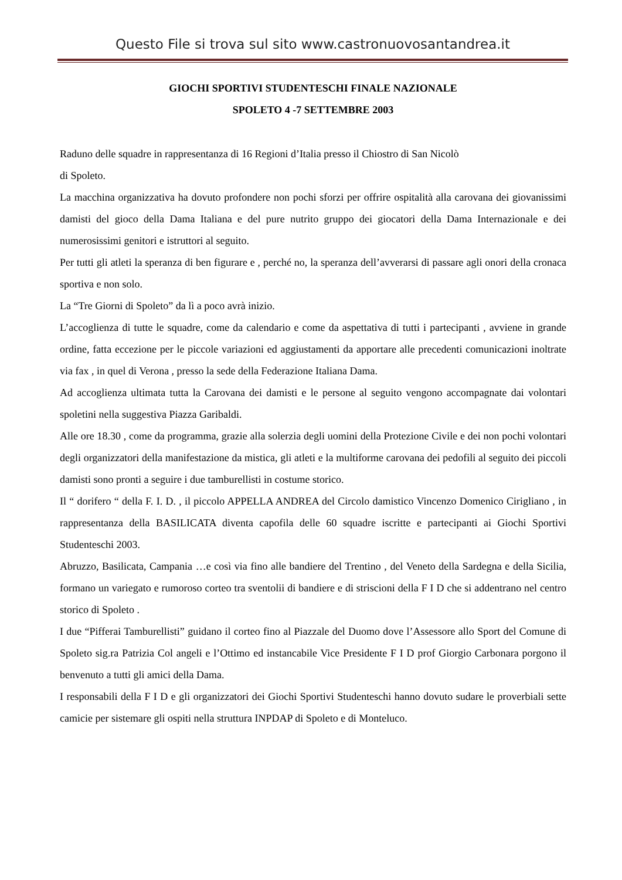Questo File si trova sul sito www.castronuovosantandrea.it
GIOCHI SPORTIVI STUDENTESCHI FINALE NAZIONALE
SPOLETO 4 -7 SETTEMBRE 2003
Raduno delle squadre in rappresentanza di 16 Regioni d’Italia presso il Chiostro di San Nicolò
di Spoleto.
La macchina organizzativa ha dovuto profondere non pochi sforzi per offrire ospitalità alla carovana dei giovanissimi damisti del gioco della Dama Italiana e del pure nutrito gruppo dei giocatori della Dama Internazionale e dei numerosissimi genitori e istruttori al seguito.
Per tutti gli atleti la speranza di ben figurare e , perché no, la speranza dell’avverarsi di passare agli onori della cronaca sportiva e non solo.
La “Tre Giorni di Spoleto” da lì a poco avrà inizio.
L’accoglienza di tutte le squadre, come da calendario e come da aspettativa di tutti i partecipanti , avviene in grande ordine, fatta eccezione per le piccole variazioni ed aggiustamenti da apportare alle precedenti comunicazioni inoltrate via fax , in quel di Verona , presso la sede della Federazione Italiana Dama.
Ad accoglienza ultimata tutta la Carovana dei damisti e le persone al seguito vengono accompagnate dai volontari spoletini nella suggestiva Piazza Garibaldi.
Alle ore 18.30 , come da programma, grazie alla solerzia degli uomini della Protezione Civile e dei non pochi volontari degli organizzatori della manifestazione da mistica, gli atleti e la multiforme carovana dei pedofili al seguito dei piccoli damisti sono pronti a seguire i due tamburellisti in costume storico.
Il “ dorifero “ della F. I. D. , il piccolo APPELLA ANDREA del Circolo damistico Vincenzo Domenico Cirigliano , in rappresentanza della BASILICATA diventa capofila delle 60 squadre iscritte e partecipanti ai Giochi Sportivi Studenteschi 2003.
Abruzzo, Basilicata, Campania …e così via fino alle bandiere del Trentino , del Veneto della Sardegna e della Sicilia, formano un variegato e rumoroso corteo tra sventolii di bandiere e di striscioni della F I D che si addentrano nel centro storico di Spoleto .
I due “Pifferai Tamburellisti” guidano il corteo fino al Piazzale del Duomo dove l’Assessore allo Sport del Comune di Spoleto sig.ra Patrizia Col angeli e l’Ottimo ed instancabile Vice Presidente F I D prof Giorgio Carbonara porgono il benvenuto a tutti gli amici della Dama.
I responsabili della F I D e gli organizzatori dei Giochi Sportivi Studenteschi hanno dovuto sudare le proverbiali sette camicie per sistemare gli ospiti nella struttura INPDAP di Spoleto e di Monteluco.